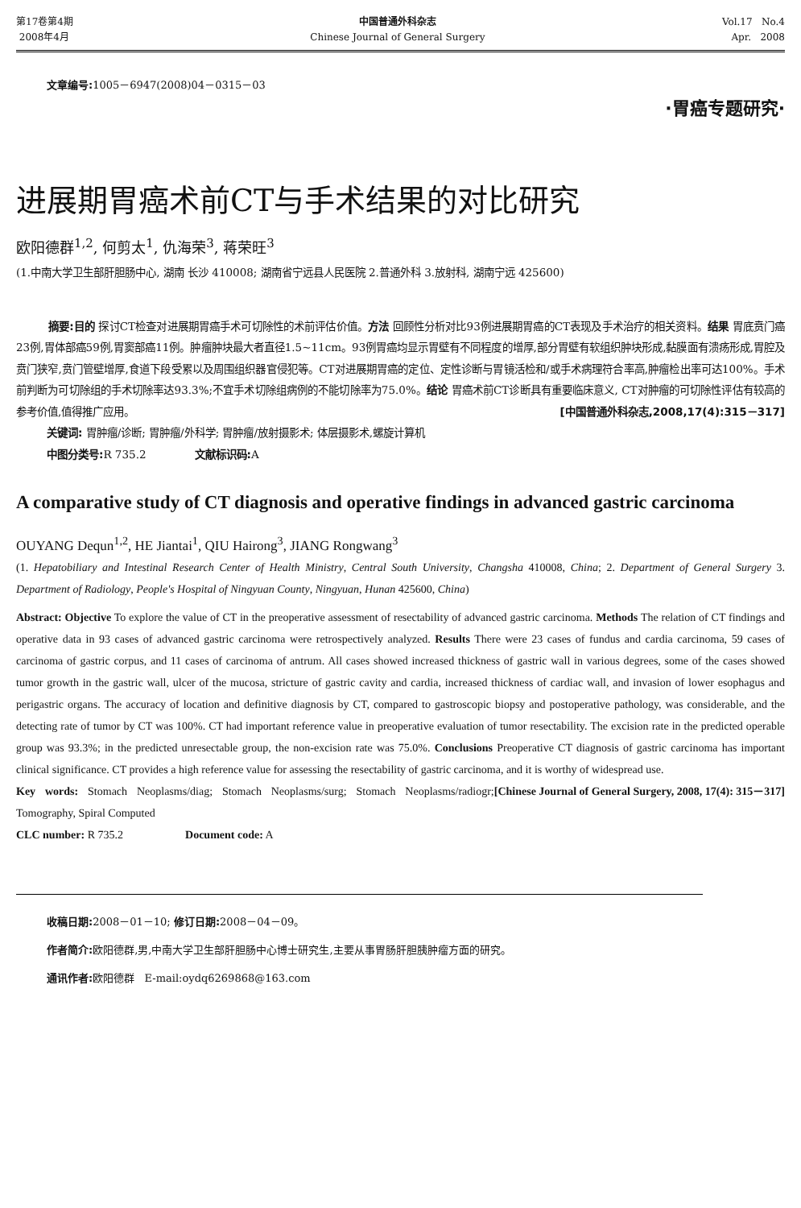第17卷第4期
2008年4月
中国普通外科杂志
Chinese Journal of General Surgery
Vol.17 No.4
Apr. 2008
文章编号: 1005－6947(2008)04－0315－03
·胃癌专题研究·
进展期胃癌术前CT与手术结果的对比研究
欧阳德群<sup>1,2</sup>, 何剪太<sup>1</sup>, 仇海荣<sup>3</sup>, 蒋荣旺<sup>3</sup>
(1.中南大学卫生部肝胆肠中心, 湖南 长沙 410008; 湖南省宁远县人民医院 2.普通外科 3.放射科, 湖南宁远 425600)
摘要:目的 探讨CT检查对进展期胃癌手术可切除性的术前评估价值。方法 回顾性分析对比93例进展期胃癌的CT表现及手术治疗的相关资料。结果 胃底贲门癌23例,胃体部癌59例,胃窦部癌11例。肿瘤肿块最大者直径1.5~11cm。93例胃癌均显示胃壁有不同程度的增厚,部分胃壁有软组织肿块形成,黏膜面有溃疡形成,胃腔及贲门狭窄,贲门管壁增厚,食道下段受累以及周围组织器官侵犯等。CT对进展期胃癌的定位、定性诊断与胃镜活检和/或手术病理符合率高,肿瘤检出率可达100%。手术前判断为可切除组的手术切除率达93.3%;不宜手术切除组病例的不能切除率为75.0%。结论 胃癌术前CT诊断具有重要临床意义, CT对肿瘤的可切除性评估有较高的参考价值,值得推广应用。 [中国普通外科杂志,2008,17(4):315－317]
关键词: 胃肿瘤/诊断; 胃肿瘤/外科学; 胃肿瘤/放射摄影术; 体层摄影术,螺旋计算机
中图分类号: R 735.2 文献标识码: A
A comparative study of CT diagnosis and operative findings in advanced gastric carcinoma
OUYANG Dequn<sup>1,2</sup>, HE Jiantai<sup>1</sup>, QIU Hairong<sup>3</sup>, JIANG Rongwang<sup>3</sup>
(1. Hepatobiliary and Intestinal Research Center of Health Ministry, Central South University, Changsha 410008, China; 2. Department of General Surgery 3. Department of Radiology, People's Hospital of Ningyuan County, Ningyuan, Hunan 425600, China)
Abstract: Objective To explore the value of CT in the preoperative assessment of resectability of advanced gastric carcinoma. Methods The relation of CT findings and operative data in 93 cases of advanced gastric carcinoma were retrospectively analyzed. Results There were 23 cases of fundus and cardia carcinoma, 59 cases of carcinoma of gastric corpus, and 11 cases of carcinoma of antrum. All cases showed increased thickness of gastric wall in various degrees, some of the cases showed tumor growth in the gastric wall, ulcer of the mucosa, stricture of gastric cavity and cardia, increased thickness of cardiac wall, and invasion of lower esophagus and perigastric organs. The accuracy of location and definitive diagnosis by CT, compared to gastroscopic biopsy and postoperative pathology, was considerable, and the detecting rate of tumor by CT was 100%. CT had important reference value in preoperative evaluation of tumor resectability. The excision rate in the predicted operable group was 93.3%; in the predicted unresectable group, the non-excision rate was 75.0%. Conclusions Preoperative CT diagnosis of gastric carcinoma has important clinical significance. CT provides a high reference value for assessing the resectability of gastric carcinoma, and it is worthy of widespread use. [Chinese Journal of General Surgery, 2008, 17(4): 315－317]
Key words: Stomach Neoplasms/diag; Stomach Neoplasms/surg; Stomach Neoplasms/radiogr; Tomography, Spiral Computed
CLC number: R 735.2 Document code: A
收稿日期: 2008－01－10; 修订日期: 2008－04－09。
作者简介: 欧阳德群,男,中南大学卫生部肝胆肠中心博士研究生,主要从事胃肠肝胆胰肿瘤方面的研究。
通讯作者: 欧阳德群 E-mail:oydq6269868@163.com